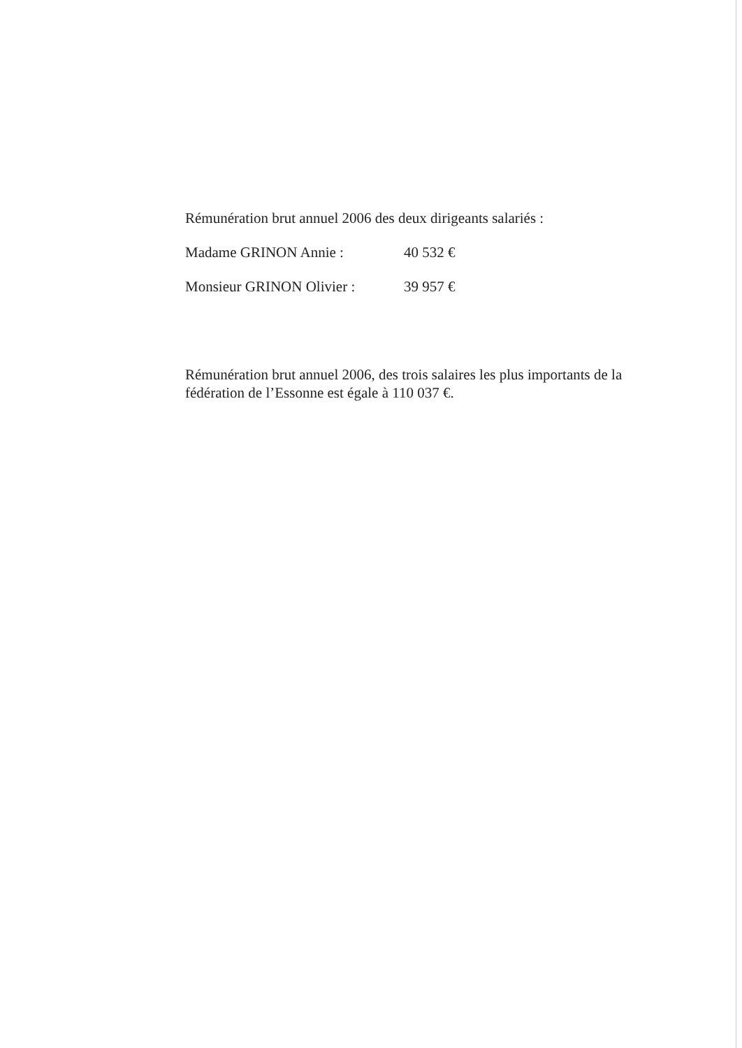Rémunération brut annuel 2006 des deux dirigeants salariés :
Madame GRINON Annie : 40 532 €
Monsieur GRINON Olivier : 39 957 €
Rémunération brut annuel 2006, des trois salaires les plus importants de la fédération de l’Essonne est égale à 110 037 €.